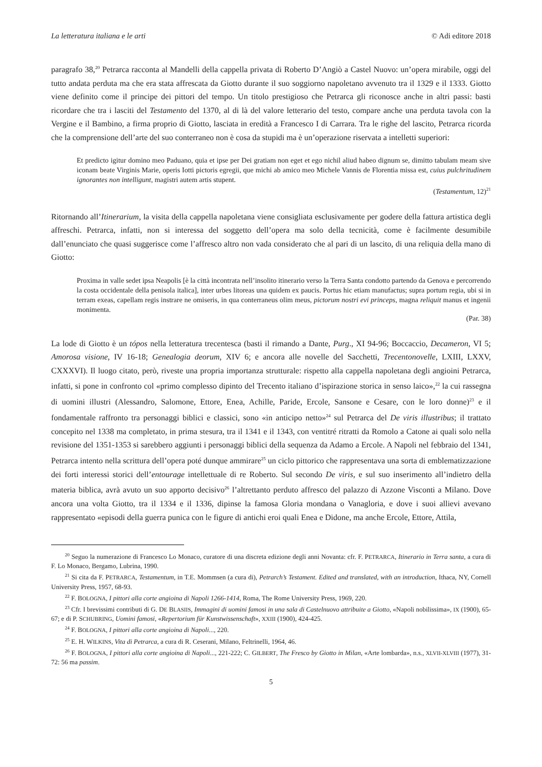La letteratura italiana e le arti © Adi editore 2018
paragrafo 38,<sup>20</sup> Petrarca racconta al Mandelli della cappella privata di Roberto D’Angiò a Castel Nuovo: un’opera mirabile, oggi del tutto andata perduta ma che era stata affrescata da Giotto durante il suo soggiorno napoletano avvenuto tra il 1329 e il 1333. Giotto viene definito come il principe dei pittori del tempo. Un titolo prestigioso che Petrarca gli riconosce anche in altri passi: basti ricordare che tra i lasciti del Testamento del 1370, al di là del valore letterario del testo, compare anche una perduta tavola con la Vergine e il Bambino, a firma proprio di Giotto, lasciata in eredità a Francesco I di Carrara. Tra le righe del lascito, Petrarca ricorda che la comprensione dell’arte del suo conterraneo non è cosa da stupidi ma è un’operazione riservata a intelletti superiori:
Et predicto igitur domino meo Paduano, quia et ipse per Dei gratiam non eget et ego nichil aliud habeo dignum se, dimitto tabulam meam sive iconam beate Virginis Marie, operis Iotti pictoris egregii, que michi ab amico meo Michele Vannis de Florentia missa est, cuius pulchritudinem ignorantes non intelligunt, magistri autem artis stupent.
(Testamentum, 12)<sup>21</sup>
Ritornando all’Itinerarium, la visita della cappella napoletana viene consigliata esclusivamente per godere della fattura artistica degli affreschi. Petrarca, infatti, non si interessa del soggetto dell’opera ma solo della tecnicità, come è facilmente desumibile dall’enunciato che quasi suggerisce come l’affresco altro non vada considerato che al pari di un lascito, di una reliquia della mano di Giotto:
Proxima in valle sedet ipsa Neapolis [è la città incontrata nell’insolito itinerario verso la Terra Santa condotto partendo da Genova e percorrendo la costa occidentale della penisola italica], inter urbes litoreas una quidem ex paucis. Portus hic etiam manufactus; supra portum regia, ubi si in terram exeas, capellam regis instrare ne omiseris, in qua conterraneus olim meus, pictorum nostri evi princeps, magna reliquit manus et ingenii monimenta.
(Par. 38)
La lode di Giotto è un tópos nella letteratura trecentesca (basti il rimando a Dante, Purg., XI 94-96; Boccaccio, Decameron, VI 5; Amorosa visione, IV 16-18; Genealogia deorum, XIV 6; e ancora alle novelle del Sacchetti, Trecentonovelle, LXIII, LXXV, CXXXVI). Il luogo citato, però, riveste una propria importanza strutturale: rispetto alla cappella napoletana degli angioini Petrarca, infatti, si pone in confronto col «primo complesso dipinto del Trecento italiano d’ispirazione storica in senso laico»,<sup>22</sup> la cui rassegna di uomini illustri (Alessandro, Salomone, Ettore, Enea, Achille, Paride, Ercole, Sansone e Cesare, con le loro donne)<sup>23</sup> e il fondamentale raffronto tra personaggi biblici e classici, sono «in anticipo netto»<sup>24</sup> sul Petrarca del De viris illustribus; il trattato concepito nel 1338 ma completato, in prima stesura, tra il 1341 e il 1343, con ventitré ritratti da Romolo a Catone ai quali solo nella revisione del 1351-1353 si sarebbero aggiunti i personaggi biblici della sequenza da Adamo a Ercole. A Napoli nel febbraio del 1341, Petrarca intento nella scrittura dell’opera poté dunque ammirare<sup>25</sup> un ciclo pittorico che rappresentava una sorta di emblematizzazione dei forti interessi storici dell’entourage intellettuale di re Roberto. Sul secondo De viris, e sul suo inserimento all’indietro della materia biblica, avrà avuto un suo apporto decisivo<sup>26</sup> l’altrettanto perduto affresco del palazzo di Azzone Visconti a Milano. Dove ancora una volta Giotto, tra il 1334 e il 1336, dipinse la famosa Gloria mondana o Vanagloria, e dove i suoi allievi avevano rappresentato «episodi della guerra punica con le figure di antichi eroi quali Enea e Didone, ma anche Ercole, Ettore, Attila,
<sup>20</sup> Seguo la numerazione di Francesco Lo Monaco, curatore di una discreta edizione degli anni Novanta: cfr. F. PETRARCA, Itinerario in Terra santa, a cura di F. Lo Monaco, Bergamo, Lubrina, 1990.
<sup>21</sup> Si cita da F. PETRARCA, Testamentum, in T.E. Mommsen (a cura di), Petrarch’s Testament. Edited and translated, with an introduction, Ithaca, NY, Cornell University Press, 1957, 68-93.
<sup>22</sup> F. BOLOGNA, I pittori alla corte angioina di Napoli 1266-1414, Roma, The Rome University Press, 1969, 220.
<sup>23</sup> Cfr. I brevissimi contributi di G. DE BLASIIS, Immagini di uomini famosi in una sala di Castelnuovo attribuite a Giotto, «Napoli nobilissima», IX (1900), 65-67; e di P. SCHUBRING, Uomini famosi, «Repertorium für Kunstwissenschaft», XXIII (1900), 424-425.
<sup>24</sup> F. BOLOGNA, I pittori alla corte angioina di Napoli..., 220.
<sup>25</sup> E. H. WILKINS, Vita di Petrarca, a cura di R. Ceserani, Milano, Feltrinelli, 1964, 46.
<sup>26</sup> F. BOLOGNA, I pittori alla corte angioina di Napoli..., 221-222; C. GILBERT, The Fresco by Giotto in Milan, «Arte lombarda», n.s., XLVII-XLVIII (1977), 31-72: 56 ma passim.
5